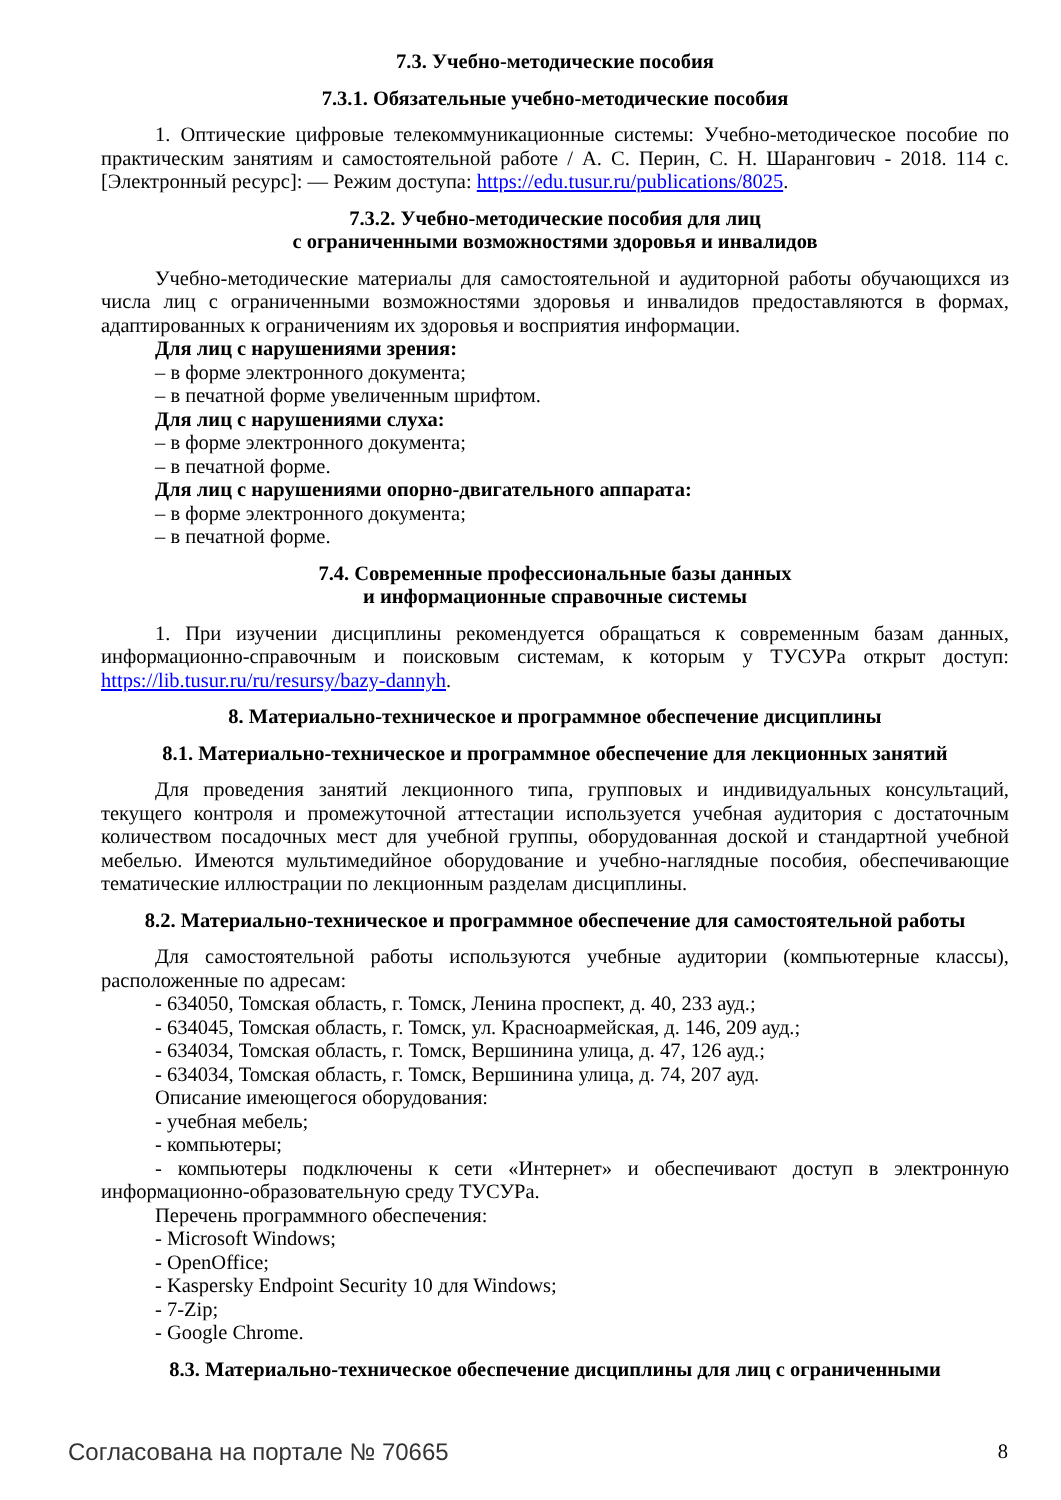7.3. Учебно-методические пособия
7.3.1. Обязательные учебно-методические пособия
1. Оптические цифровые телекоммуникационные системы: Учебно-методическое пособие по практическим занятиям и самостоятельной работе / А. С. Перин, С. Н. Шарангович - 2018. 114 с. [Электронный ресурс]: — Режим доступа: https://edu.tusur.ru/publications/8025.
7.3.2. Учебно-методические пособия для лиц
с ограниченными возможностями здоровья и инвалидов
Учебно-методические материалы для самостоятельной и аудиторной работы обучающихся из числа лиц с ограниченными возможностями здоровья и инвалидов предоставляются в формах, адаптированных к ограничениям их здоровья и восприятия информации.
Для лиц с нарушениями зрения:
– в форме электронного документа;
– в печатной форме увеличенным шрифтом.
Для лиц с нарушениями слуха:
– в форме электронного документа;
– в печатной форме.
Для лиц с нарушениями опорно-двигательного аппарата:
– в форме электронного документа;
– в печатной форме.
7.4. Современные профессиональные базы данных
и информационные справочные системы
1. При изучении дисциплины рекомендуется обращаться к современным базам данных, информационно-справочным и поисковым системам, к которым у ТУСУРа открыт доступ: https://lib.tusur.ru/ru/resursy/bazy-dannyh.
8. Материально-техническое и программное обеспечение дисциплины
8.1. Материально-техническое и программное обеспечение для лекционных занятий
Для проведения занятий лекционного типа, групповых и индивидуальных консультаций, текущего контроля и промежуточной аттестации используется учебная аудитория с достаточным количеством посадочных мест для учебной группы, оборудованная доской и стандартной учебной мебелью. Имеются мультимедийное оборудование и учебно-наглядные пособия, обеспечивающие тематические иллюстрации по лекционным разделам дисциплины.
8.2. Материально-техническое и программное обеспечение для самостоятельной работы
Для самостоятельной работы используются учебные аудитории (компьютерные классы), расположенные по адресам:
- 634050, Томская область, г. Томск, Ленина проспект, д. 40, 233 ауд.;
- 634045, Томская область, г. Томск, ул. Красноармейская, д. 146, 209 ауд.;
- 634034, Томская область, г. Томск, Вершинина улица, д. 47, 126 ауд.;
- 634034, Томская область, г. Томск, Вершинина улица, д. 74, 207 ауд.
Описание имеющегося оборудования:
- учебная мебель;
- компьютеры;
- компьютеры подключены к сети «Интернет» и обеспечивают доступ в электронную информационно-образовательную среду ТУСУРа.
Перечень программного обеспечения:
- Microsoft Windows;
- OpenOffice;
- Kaspersky Endpoint Security 10 для Windows;
- 7-Zip;
- Google Chrome.
8.3. Материально-техническое обеспечение дисциплины для лиц с ограниченными
Согласована на портале № 70665 8